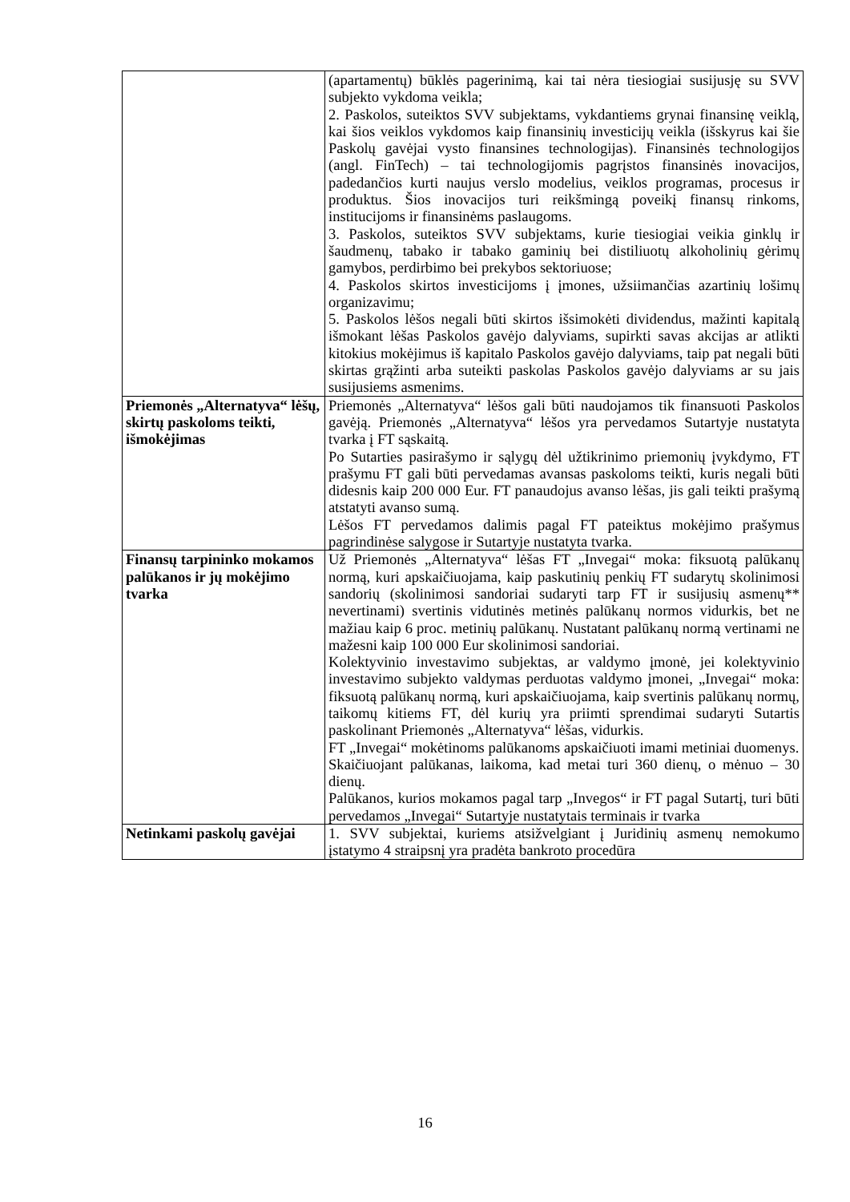| | (apartamentų) būklės pagerinimą, kai tai nėra tiesiogiai susijusję su SVV subjekto vykdoma veikla; 2. Paskolos, suteiktos SVV subjektams, vykdantiems grynai finansinę veiklą, kai šios veiklos vykdomos kaip finansinių investicijų veikla (išskyrus kai šie Paskolų gavėjai vysto finansines technologijas). Finansinės technologijos (angl. FinTech) – tai technologijomis pagrįstos finansinės inovacijos, padedančios kurti naujus verslo modelius, veiklos programas, procesus ir produktus. Šios inovacijos turi reikšmingą poveikį finansų rinkoms, institucijoms ir finansinėms paslaugoms. 3. Paskolos, suteiktos SVV subjektams, kurie tiesiogiai veikia ginklų ir šaudmenų, tabako ir tabako gaminių bei distiliuotų alkoholinių gėrimų gamybos, perdirbimo bei prekybos sektoriuose; 4. Paskolos skirtos investicijoms į įmones, užsiimančias azartinių lošimų organizavimu; 5. Paskolos lėšos negali būti skirtos išsimokėti dividendus, mažinti kapitalą išmokant lėšas Paskolos gavėjo dalyviams, supirkti savas akcijas ar atlikti kitokius mokėjimus iš kapitalo Paskolos gavėjo dalyviams, taip pat negali būti skirtas grąžinti arba suteikti paskolas Paskolos gavėjo dalyviams ar su jais susijusiems asmenims. |
| Priemonės „Alternatyva“ lėšų, skirtų paskoloms teikti, išmokėjimas | Priemonės „Alternatyva“ lėšos gali būti naudojamos tik finansuoti Paskolos gavėją. Priemonės „Alternatyva“ lėšos yra pervedamos Sutartyje nustatyta tvarka į FT sąskaitą. Po Sutarties pasirašymo ir sąlygų dėl užtikrinimo priemonių įvykdymo, FT prašymu FT gali būti pervedamas avansas paskoloms teikti, kuris negali būti didesnis kaip 200 000 Eur. FT panaudojus avanso lėšas, jis gali teikti prašymą atstatyti avanso sumą. Lėšos FT pervedamos dalimis pagal FT pateiktus mokėjimo prašymus pagrindinėse salygose ir Sutartyje nustatyta tvarka. |
| Finansų tarpininko mokamos palūkanos ir jų mokėjimo tvarka | Už Priemonės „Alternatyva“ lėšas FT „Invegai“ moka: fiksuotą palūkanų normą, kuri apskaičiuojama, kaip paskutinių penkių FT sudarytų skolinimosi sandorių (skolinimosi sandoriai sudaryti tarp FT ir susijusių asmenų** nevertinami) svertinis vidutinės metinės palūkanų normos vidurkis, bet ne mažiau kaip 6 proc. metinių palūkanų. Nustatant palūkanų normą vertinami ne mažesni kaip 100 000 Eur skolinimosi sandoriai. Kolektyvinio investavimo subjektas, ar valdymo įmonė, jei kolektyvinio investavimo subjekto valdymas perduotas valdymo įmonei, „Invegai“ moka: fiksuotą palūkanų normą, kuri apskaičiuojama, kaip svertinis palūkanų normų, taikomų kitiems FT, dėl kurių yra priimti sprendimai sudaryti Sutartis paskolinant Priemonės „Alternatyva“ lėšas, vidurkis. FT „Invegai“ mokėtinoms palūkanoms apskaičiuoti imami metiniai duomenys. Skaičiuojant palūkanas, laikoma, kad metai turi 360 dienų, o mėnuo – 30 dienų. Palūkanos, kurios mokamos pagal tarp „Invegos“ ir FT pagal Sutartį, turi būti pervedamos „Invegai“ Sutartyje nustatytais terminais ir tvarka |
| Netinkami paskolų gavėjai | 1. SVV subjektai, kuriems atsižvelgiant į Juridinių asmenų nemokumo įstatymo 4 straipsnį yra pradėta bankroto procedūra |
16